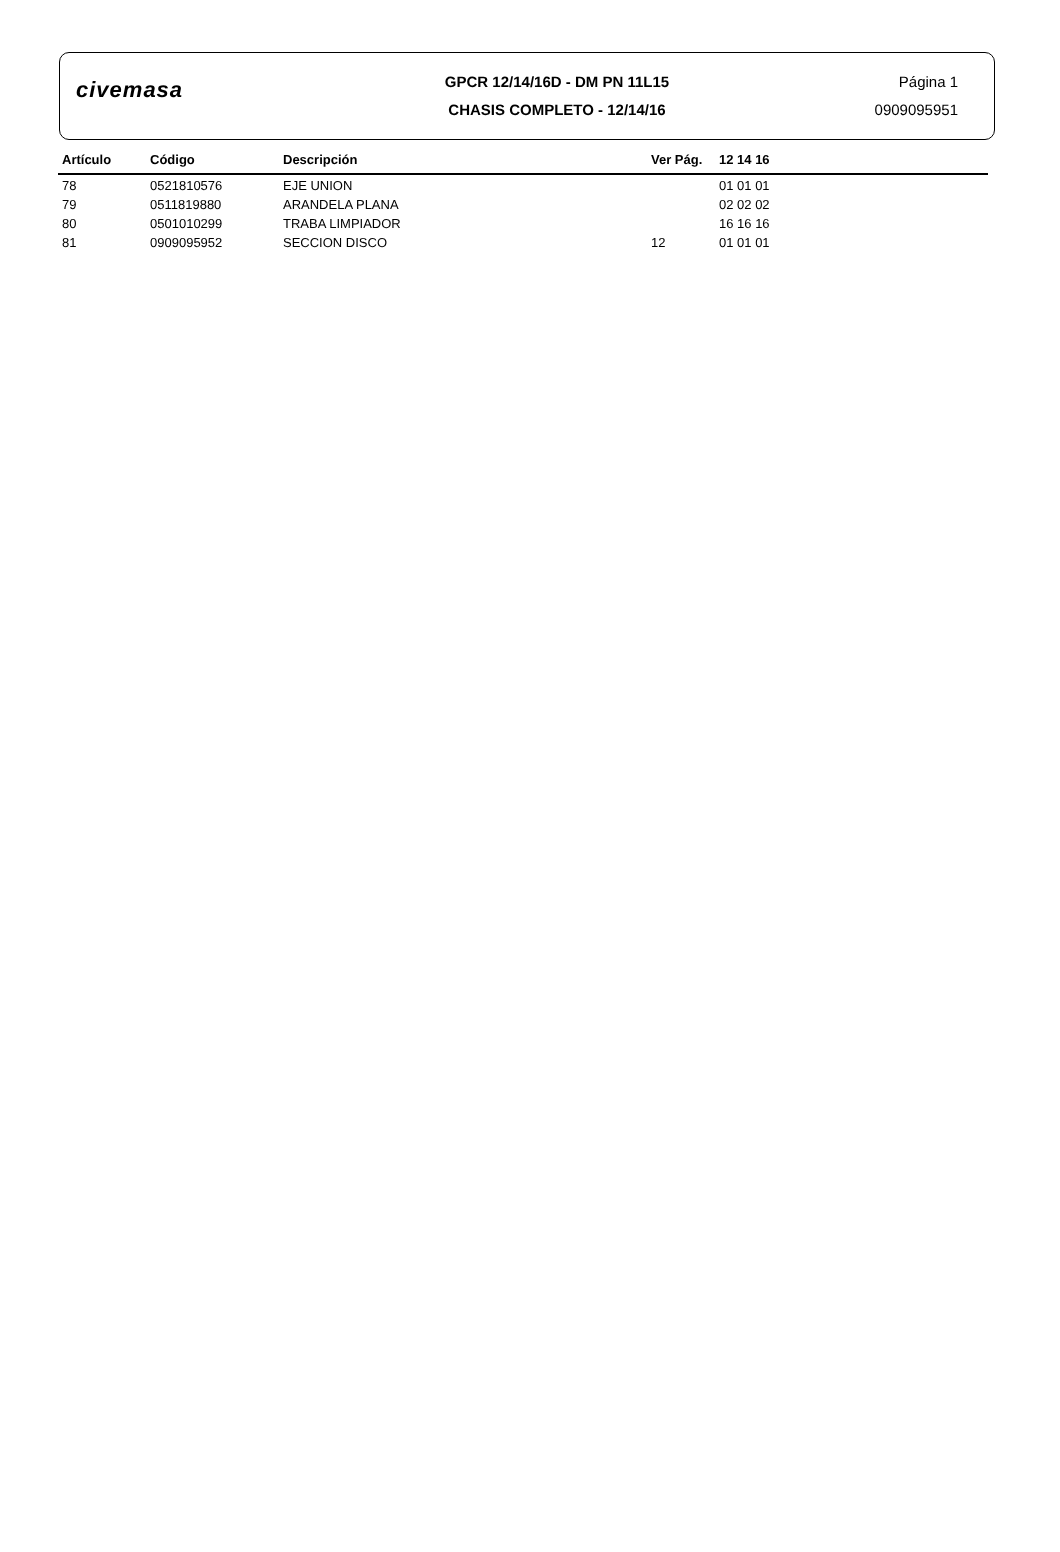civemasa
GPCR 12/14/16D - DM PN 11L15
CHASIS COMPLETO - 12/14/16
Página 1
0909095951
| Artículo | Código | Descripción | Ver Pág. | 12 14 16 |
| --- | --- | --- | --- | --- |
| 78 | 0521810576 | EJE UNION | | 01 01 01 |
| 79 | 0511819880 | ARANDELA PLANA | | 02 02 02 |
| 80 | 0501010299 | TRABA LIMPIADOR | | 16 16 16 |
| 81 | 0909095952 | SECCION DISCO | 12 | 01 01 01 |